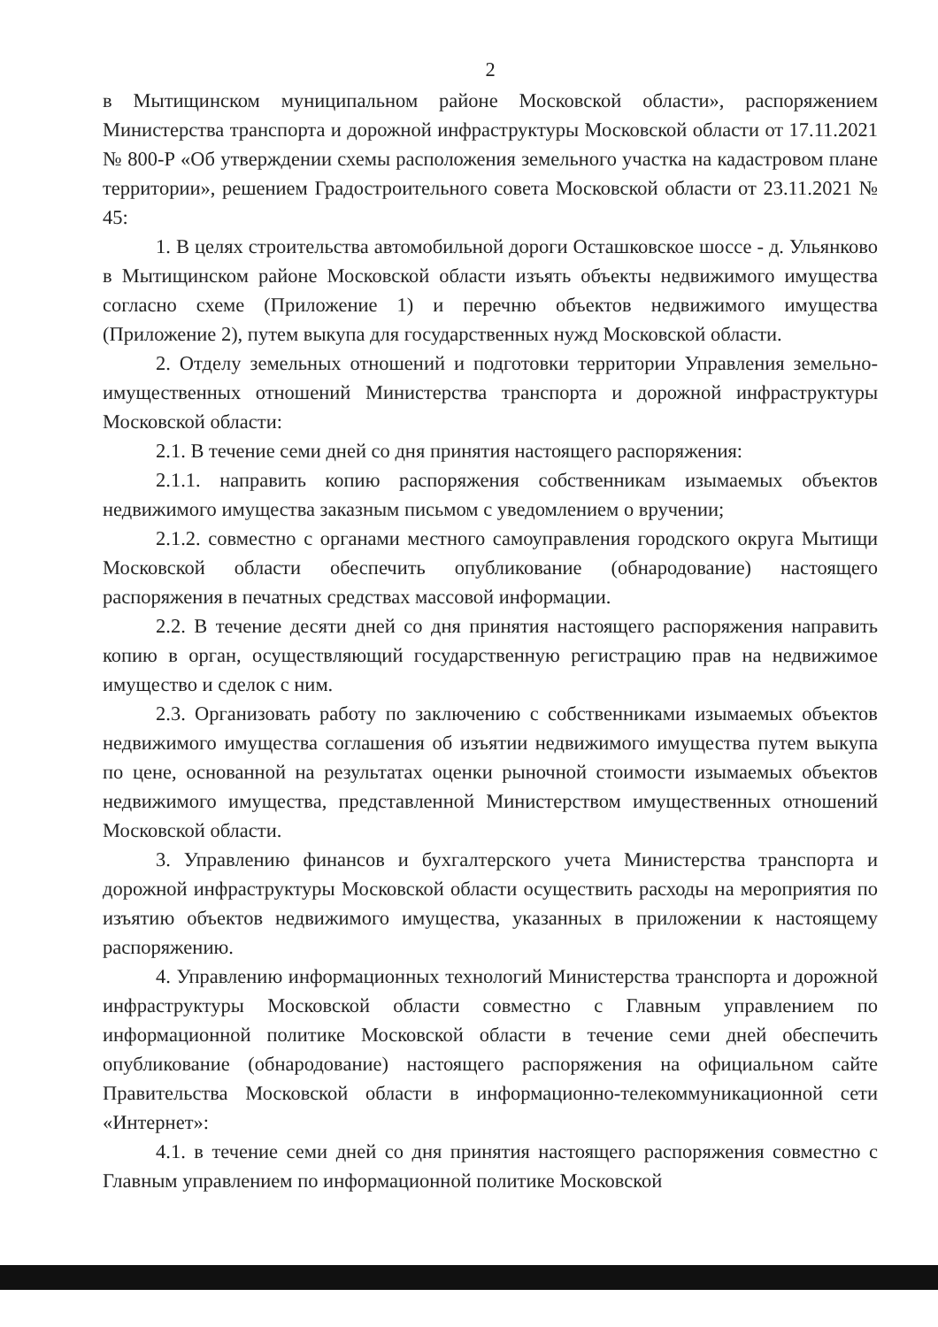2
в Мытищинском муниципальном районе Московской области», распоряжением Министерства транспорта и дорожной инфраструктуры Московской области от 17.11.2021 № 800-Р «Об утверждении схемы расположения земельного участка на кадастровом плане территории», решением Градостроительного совета Московской области от 23.11.2021 № 45:
1. В целях строительства автомобильной дороги Осташковское шоссе - д. Ульянково в Мытищинском районе Московской области изъять объекты недвижимого имущества согласно схеме (Приложение 1) и перечню объектов недвижимого имущества (Приложение 2), путем выкупа для государственных нужд Московской области.
2. Отделу земельных отношений и подготовки территории Управления земельно-имущественных отношений Министерства транспорта и дорожной инфраструктуры Московской области:
2.1. В течение семи дней со дня принятия настоящего распоряжения:
2.1.1. направить копию распоряжения собственникам изымаемых объектов недвижимого имущества заказным письмом с уведомлением о вручении;
2.1.2. совместно с органами местного самоуправления городского округа Мытищи Московской области обеспечить опубликование (обнародование) настоящего распоряжения в печатных средствах массовой информации.
2.2. В течение десяти дней со дня принятия настоящего распоряжения направить копию в орган, осуществляющий государственную регистрацию прав на недвижимое имущество и сделок с ним.
2.3. Организовать работу по заключению с собственниками изымаемых объектов недвижимого имущества соглашения об изъятии недвижимого имущества путем выкупа по цене, основанной на результатах оценки рыночной стоимости изымаемых объектов недвижимого имущества, представленной Министерством имущественных отношений Московской области.
3. Управлению финансов и бухгалтерского учета Министерства транспорта и дорожной инфраструктуры Московской области осуществить расходы на мероприятия по изъятию объектов недвижимого имущества, указанных в приложении к настоящему распоряжению.
4. Управлению информационных технологий Министерства транспорта и дорожной инфраструктуры Московской области совместно с Главным управлением по информационной политике Московской области в течение семи дней обеспечить опубликование (обнародование) настоящего распоряжения на официальном сайте Правительства Московской области в информационно-телекоммуникационной сети «Интернет»:
4.1. в течение семи дней со дня принятия настоящего распоряжения совместно с Главным управлением по информационной политике Московской